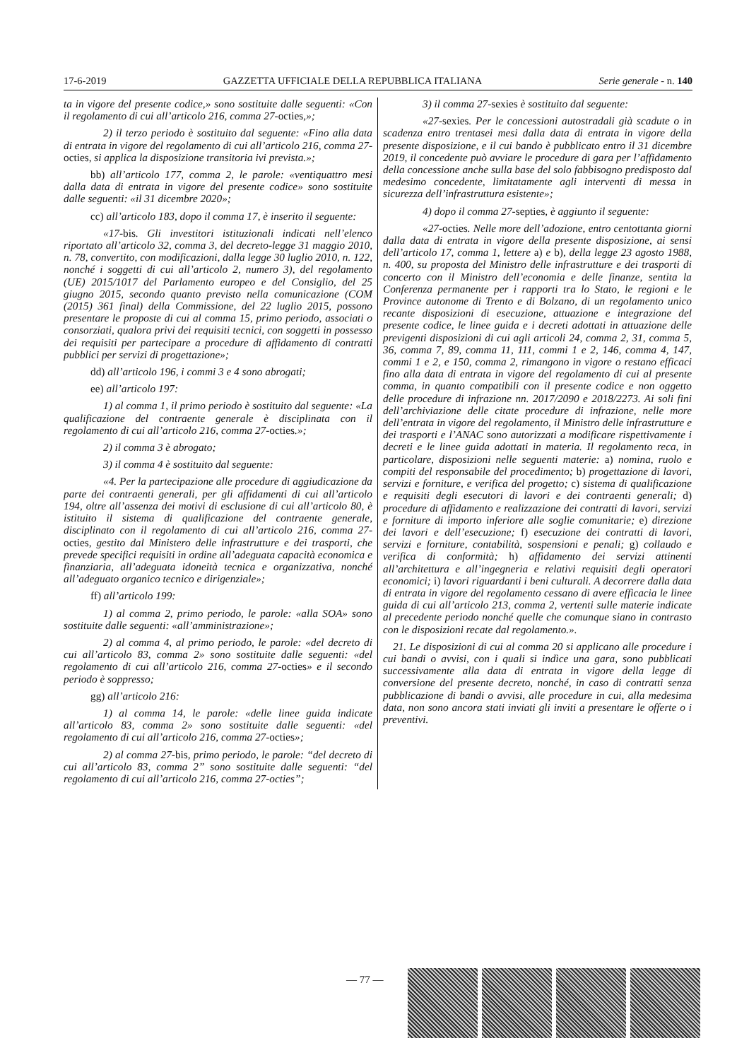17-6-2019 GAZZETTA UFFICIALE DELLA REPUBBLICA ITALIANA Serie generale - n. 140
ta in vigore del presente codice,» sono sostituite dalle seguenti: «Con il regolamento di cui all’articolo 216, comma 27-octies,»;
2) il terzo periodo è sostituito dal seguente: «Fino alla data di entrata in vigore del regolamento di cui all’articolo 216, comma 27-octies, si applica la disposizione transitoria ivi prevista.»;
bb) all’articolo 177, comma 2, le parole: «ventiquattro mesi dalla data di entrata in vigore del presente codice» sono sostituite dalle seguenti: «il 31 dicembre 2020»;
cc) all’articolo 183, dopo il comma 17, è inserito il seguente:
«17-bis. Gli investitori istituzionali indicati nell’elenco riportato all’articolo 32, comma 3, del decreto-legge 31 maggio 2010, n. 78, convertito, con modificazioni, dalla legge 30 luglio 2010, n. 122, nonché i soggetti di cui all’articolo 2, numero 3), del regolamento (UE) 2015/1017 del Parlamento europeo e del Consiglio, del 25 giugno 2015, secondo quanto previsto nella comunicazione (COM (2015) 361 final) della Commissione, del 22 luglio 2015, possono presentare le proposte di cui al comma 15, primo periodo, associati o consorziati, qualora privi dei requisiti tecnici, con soggetti in possesso dei requisiti per partecipare a procedure di affidamento di contratti pubblici per servizi di progettazione»;
dd) all’articolo 196, i commi 3 e 4 sono abrogati;
ee) all’articolo 197:
1) al comma 1, il primo periodo è sostituito dal seguente: «La qualificazione del contraente generale è disciplinata con il regolamento di cui all’articolo 216, comma 27-octies.»;
2) il comma 3 è abrogato;
3) il comma 4 è sostituito dal seguente:
«4. Per la partecipazione alle procedure di aggiudicazione da parte dei contraenti generali, per gli affidamenti di cui all’articolo 194, oltre all’assenza dei motivi di esclusione di cui all’articolo 80, è istituito il sistema di qualificazione del contraente generale, disciplinato con il regolamento di cui all’articolo 216, comma 27-octies, gestito dal Ministero delle infrastrutture e dei trasporti, che prevede specifici requisiti in ordine all’adeguata capacità economica e finanziaria, all’adeguata idoneità tecnica e organizzativa, nonché all’adeguato organico tecnico e dirigenziale»;
ff) all’articolo 199:
1) al comma 2, primo periodo, le parole: «alla SOA» sono sostituite dalle seguenti: «all’amministrazione»;
2) al comma 4, al primo periodo, le parole: «del decreto di cui all’articolo 83, comma 2» sono sostituite dalle seguenti: «del regolamento di cui all’articolo 216, comma 27-octies» e il secondo periodo è soppresso;
gg) all’articolo 216:
1) al comma 14, le parole: «delle linee guida indicate all’articolo 83, comma 2» sono sostituite dalle seguenti: «del regolamento di cui all’articolo 216, comma 27-octies»;
2) al comma 27-bis, primo periodo, le parole: “del decreto di cui all’articolo 83, comma 2” sono sostituite dalle seguenti: “del regolamento di cui all’articolo 216, comma 27-octies”;
3) il comma 27-sexies è sostituito dal seguente:
«27-sexies. Per le concessioni autostradali già scadute o in scadenza entro trentasei mesi dalla data di entrata in vigore della presente disposizione, e il cui bando è pubblicato entro il 31 dicembre 2019, il concedente può avviare le procedure di gara per l’affidamento della concessione anche sulla base del solo fabbisogno predisposto dal medesimo concedente, limitatamente agli interventi di messa in sicurezza dell’infrastruttura esistente»;
4) dopo il comma 27-septies, è aggiunto il seguente:
«27-octies. Nelle more dell’adozione, entro centottanta giorni dalla data di entrata in vigore della presente disposizione, ai sensi dell’articolo 17, comma 1, lettere a) e b), della legge 23 agosto 1988, n. 400, su proposta del Ministro delle infrastrutture e dei trasporti di concerto con il Ministro dell’economia e delle finanze, sentita la Conferenza permanente per i rapporti tra lo Stato, le regioni e le Province autonome di Trento e di Bolzano, di un regolamento unico recante disposizioni di esecuzione, attuazione e integrazione del presente codice, le linee guida e i decreti adottati in attuazione delle previgenti disposizioni di cui agli articoli 24, comma 2, 31, comma 5, 36, comma 7, 89, comma 11, 111, commi 1 e 2, 146, comma 4, 147, commi 1 e 2, e 150, comma 2, rimangono in vigore o restano efficaci fino alla data di entrata in vigore del regolamento di cui al presente comma, in quanto compatibili con il presente codice e non oggetto delle procedure di infrazione nn. 2017/2090 e 2018/2273. Ai soli fini dell’archiviazione delle citate procedure di infrazione, nelle more dell’entrata in vigore del regolamento, il Ministro delle infrastrutture e dei trasporti e l’ANAC sono autorizzati a modificare rispettivamente i decreti e le linee guida adottati in materia. Il regolamento reca, in particolare, disposizioni nelle seguenti materie: a) nomina, ruolo e compiti del responsabile del procedimento; b) progettazione di lavori, servizi e forniture, e verifica del progetto; c) sistema di qualificazione e requisiti degli esecutori di lavori e dei contraenti generali; d) procedure di affidamento e realizzazione dei contratti di lavori, servizi e forniture di importo inferiore alle soglie comunitarie; e) direzione dei lavori e dell’esecuzione; f) esecuzione dei contratti di lavori, servizi e forniture, contabilità, sospensioni e penali; g) collaudo e verifica di conformità; h) affidamento dei servizi attinenti all’architettura e all’ingegneria e relativi requisiti degli operatori economici; i) lavori riguardanti i beni culturali. A decorrere dalla data di entrata in vigore del regolamento cessano di avere efficacia le linee guida di cui all’articolo 213, comma 2, vertenti sulle materie indicate al precedente periodo nonché quelle che comunque siano in contrasto con le disposizioni recate dal regolamento.».
21. Le disposizioni di cui al comma 20 si applicano alle procedure i cui bandi o avvisi, con i quali si indìce una gara, sono pubblicati successivamente alla data di entrata in vigore della legge di conversione del presente decreto, nonché, in caso di contratti senza pubblicazione di bandi o avvisi, alle procedure in cui, alla medesima data, non sono ancora stati inviati gli inviti a presentare le offerte o i preventivi.
— 77 —